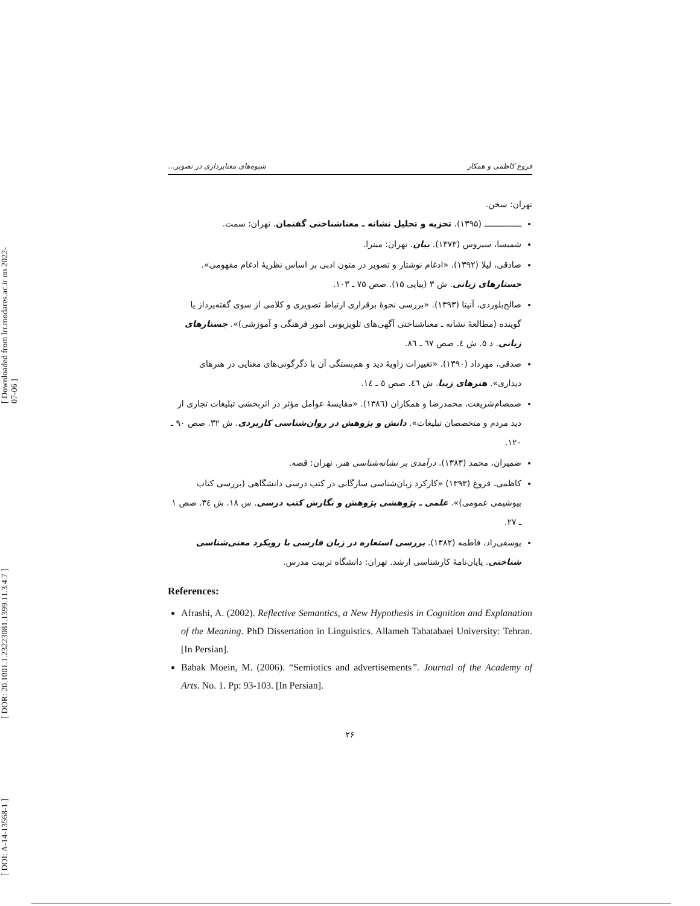[ Downloaded from lrr.modares.ac.ir on 2022-07-06 ]
[ DOR: 20.1001.1.23223081.1399.11.3.4.7 ]
[ DOI: A-14-13568-1 ]
فروغ کاظمی و همکار شیوه‌های معناپردازی در تصویر...
تهران: سخن.
ـــــــــــــــ (۱۳۹۵). تجزیه و تحلیل نشانه ـ معناشناختی گفتمان. تهران: سمت.
شمیسا، سیروس (۱۳۷۳). بیان. تهران: میترا.
صادقی، لیلا (۱۳۹۲). «ادغام نوشتار و تصویر در متون ادبی بر اساس نظریهٔ ادغام مفهومی». جستارهای زبانی. ش ۳ (پیاپی ۱۵). صص ۷۵ ـ ۱۰۳.
صالح‌بلوردی، آنیتا (۱۳۹۳). «بررسی نحوهٔ برقراری ارتباط تصویری و کلامی از سوی گفته‌پرداز یا گوینده (مطالعهٔ نشانه ـ معناشناختی آگهی‌های تلویزیونی امور فرهنگی و آموزشی)». جستارهای زبانی. د ۵. ش ٤. صص ٦٧ ـ ٨٦.
صدقی، مهرداد (۱۳۹۰). «تغییرات زاویهٔ دید و هم‌بستگی آن با دگرگونی‌های معنایی در هنرهای دیداری». هنرهای زیبا. ش ٤٦. صص ٥ ـ ١٤.
صمصام‌شریعت، محمدرضا و همکاران (۱۳۸٦). «مقایسهٔ عوامل مؤثر در اثربخشی تبلیغات تجاری از دید مردم و متخصصان تبلیغات». دانش و پژوهش در روان‌شناسی کاربردی. ش ۳۲. صص ۹۰ ـ ۱۲۰.
ضمیران، محمد (۱۳۸۳). درآمدی بر نشانه‌شناسی هنر. تهران: قصه.
کاظمی، فروغ (۱۳۹۳) «کارکرد زبان‌شناسی سازگانی در کتب درسی دانشگاهی (بررسی کتاب بیوشیمی عمومی)». علمی ـ پژوهشی پژوهش و نگارش کتب درسی. س ۱۸. ش ٣٤. صص ١ ـ ٢٧.
یوسفی‌راد، فاطمه (۱۳۸۲). بررسی استعاره در زبان فارسی با رویکرد معنی‌شناسی شناختی. پایان‌نامهٔ کارشناسی ارشد. تهران: دانشگاه تربیت مدرس.
References:
Afrashi, A. (2002). Reflective Semantics, a New Hypothesis in Cognition and Explanation of the Meaning. PhD Dissertation in Linguistics. Allameh Tabatabaei University: Tehran. [In Persian].
Babak Moein, M. (2006). “Semiotics and advertisements”. Journal of the Academy of Arts. No. 1. Pp: 93-103. [In Persian].
۲۶